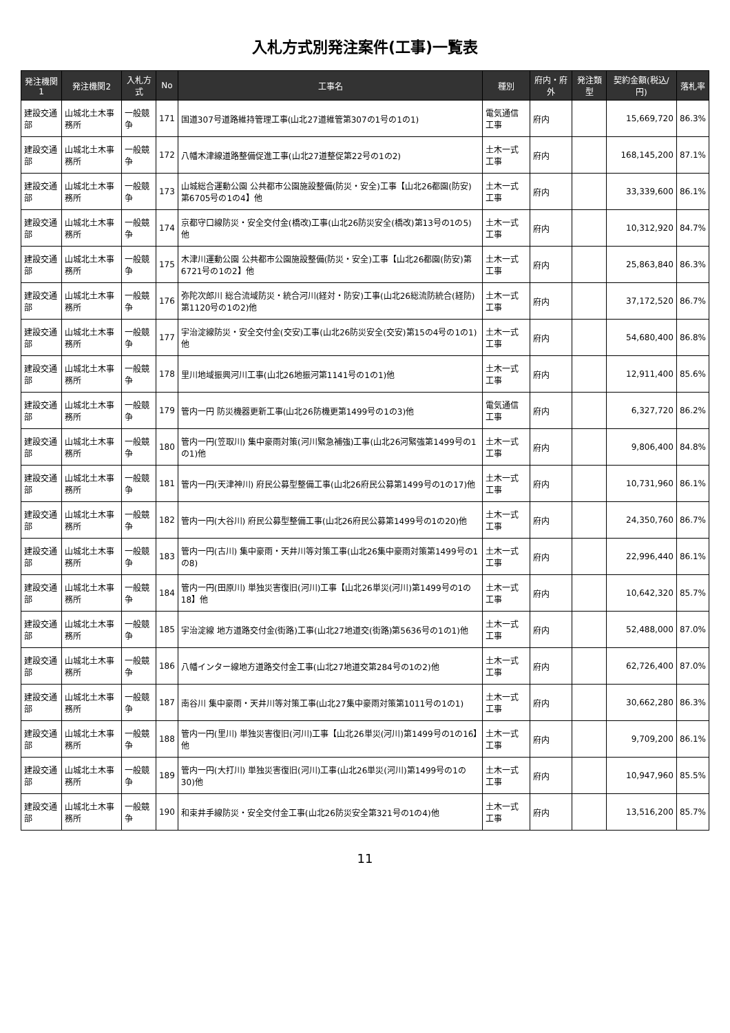入札方式別発注案件(工事)一覧表
| 発注機関1 | 発注機関2 | 入札方式 | No | 工事名 | 種別 | 府内・府外 | 発注類型 | 契約金額(税込/円) | 落札率 |
| --- | --- | --- | --- | --- | --- | --- | --- | --- | --- |
| 建設交通部 | 山城北土木事務所 | 一般競争 | 171 | 国道307号道路維持管理工事(山北27道維管第307の1号の1の1) | 電気通信工事 | 府内 | | 15,669,720 | 86.3% |
| 建設交通部 | 山城北土木事務所 | 一般競争 | 172 | 八幡木津線道路整備促進工事(山北27道整促第22号の1の2) | 土木一式工事 | 府内 | | 168,145,200 | 87.1% |
| 建設交通部 | 山城北土木事務所 | 一般競争 | 173 | 山城総合運動公園 公共都市公園施設整備(防災・安全)工事【山北26都園(防安)第6705号の1の4】他 | 土木一式工事 | 府内 | | 33,339,600 | 86.1% |
| 建設交通部 | 山城北土木事務所 | 一般競争 | 174 | 京都守口線防災・安全交付金(橋改)工事(山北26防災安全(橋改)第13号の1の5)他 | 土木一式工事 | 府内 | | 10,312,920 | 84.7% |
| 建設交通部 | 山城北土木事務所 | 一般競争 | 175 | 木津川運動公園 公共都市公園施設整備(防災・安全)工事【山北26都園(防安)第6721号の1の2】他 | 土木一式工事 | 府内 | | 25,863,840 | 86.3% |
| 建設交通部 | 山城北土木事務所 | 一般競争 | 176 | 弥陀次郎川 総合流域防災・統合河川(経対・防安)工事(山北26総流防統合(経防)第1120号の1の2)他 | 土木一式工事 | 府内 | | 37,172,520 | 86.7% |
| 建設交通部 | 山城北土木事務所 | 一般競争 | 177 | 宇治淀線防災・安全交付金(交安)工事(山北26防災安全(交安)第15の4号の1の1)他 | 土木一式工事 | 府内 | | 54,680,400 | 86.8% |
| 建設交通部 | 山城北土木事務所 | 一般競争 | 178 | 里川地域振興河川工事(山北26地振河第1141号の1の1)他 | 土木一式工事 | 府内 | | 12,911,400 | 85.6% |
| 建設交通部 | 山城北土木事務所 | 一般競争 | 179 | 管内一円 防災機器更新工事(山北26防機更第1499号の1の3)他 | 電気通信工事 | 府内 | | 6,327,720 | 86.2% |
| 建設交通部 | 山城北土木事務所 | 一般競争 | 180 | 管内一円(笠取川) 集中豪雨対策(河川緊急補強)工事(山北26河緊強第1499号の1の1)他 | 土木一式工事 | 府内 | | 9,806,400 | 84.8% |
| 建設交通部 | 山城北土木事務所 | 一般競争 | 181 | 管内一円(天津神川) 府民公募型整備工事(山北26府民公募第1499号の1の17)他 | 土木一式工事 | 府内 | | 10,731,960 | 86.1% |
| 建設交通部 | 山城北土木事務所 | 一般競争 | 182 | 管内一円(大谷川) 府民公募型整備工事(山北26府民公募第1499号の1の20)他 | 土木一式工事 | 府内 | | 24,350,760 | 86.7% |
| 建設交通部 | 山城北土木事務所 | 一般競争 | 183 | 管内一円(古川) 集中豪雨・天井川等対策工事(山北26集中豪雨対策第1499号の1の8) | 土木一式工事 | 府内 | | 22,996,440 | 86.1% |
| 建設交通部 | 山城北土木事務所 | 一般競争 | 184 | 管内一円(田原川) 単独災害復旧(河川)工事【山北26単災(河川)第1499号の1の18】他 | 土木一式工事 | 府内 | | 10,642,320 | 85.7% |
| 建設交通部 | 山城北土木事務所 | 一般競争 | 185 | 宇治淀線 地方道路交付金(街路)工事(山北27地道交(街路)第5636号の1の1)他 | 土木一式工事 | 府内 | | 52,488,000 | 87.0% |
| 建設交通部 | 山城北土木事務所 | 一般競争 | 186 | 八幡インター線地方道路交付金工事(山北27地道交第284号の1の2)他 | 土木一式工事 | 府内 | | 62,726,400 | 87.0% |
| 建設交通部 | 山城北土木事務所 | 一般競争 | 187 | 南谷川 集中豪雨・天井川等対策工事(山北27集中豪雨対策第1011号の1の1) | 土木一式工事 | 府内 | | 30,662,280 | 86.3% |
| 建設交通部 | 山城北土木事務所 | 一般競争 | 188 | 管内一円(里川) 単独災害復旧(河川)工事【山北26単災(河川)第1499号の1の16】他 | 土木一式工事 | 府内 | | 9,709,200 | 86.1% |
| 建設交通部 | 山城北土木事務所 | 一般競争 | 189 | 管内一円(大打川) 単独災害復旧(河川)工事(山北26単災(河川)第1499号の1の30)他 | 土木一式工事 | 府内 | | 10,947,960 | 85.5% |
| 建設交通部 | 山城北土木事務所 | 一般競争 | 190 | 和束井手線防災・安全交付金工事(山北26防災安全第321号の1の4)他 | 土木一式工事 | 府内 | | 13,516,200 | 85.7% |
11